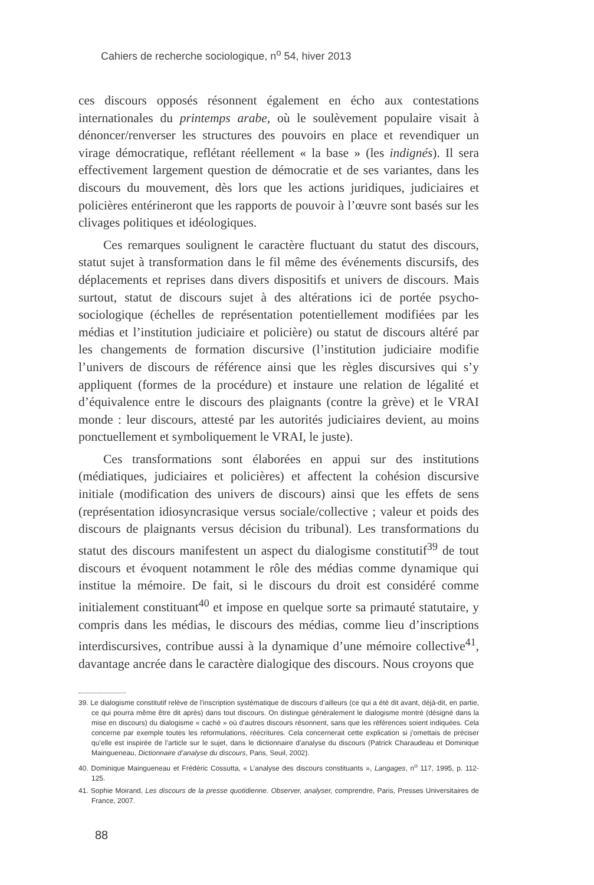Cahiers de recherche sociologique, n<sup>o</sup> 54, hiver 2013
ces discours opposés résonnent également en écho aux contestations internationales du printemps arabe, où le soulèvement populaire visait à dénoncer/renverser les structures des pouvoirs en place et revendiquer un virage démocratique, reflétant réellement « la base » (les indignés). Il sera effectivement largement question de démocratie et de ses variantes, dans les discours du mouvement, dès lors que les actions juridiques, judiciaires et policières entérineront que les rapports de pouvoir à l’œuvre sont basés sur les clivages politiques et idéologiques.
Ces remarques soulignent le caractère fluctuant du statut des discours, statut sujet à transformation dans le fil même des événements discursifs, des déplacements et reprises dans divers dispositifs et univers de discours. Mais surtout, statut de discours sujet à des altérations ici de portée psycho-sociologique (échelles de représentation potentiellement modifiées par les médias et l’institution judiciaire et policière) ou statut de discours altéré par les changements de formation discursive (l’institution judiciaire modifie l’univers de discours de référence ainsi que les règles discursives qui s’y appliquent (formes de la procédure) et instaure une relation de légalité et d’équivalence entre le discours des plaignants (contre la grève) et le VRAI monde : leur discours, attesté par les autorités judiciaires devient, au moins ponctuellement et symboliquement le VRAI, le juste).
Ces transformations sont élaborées en appui sur des institutions (médiatiques, judiciaires et policières) et affectent la cohésion discursive initiale (modification des univers de discours) ainsi que les effets de sens (représentation idiosyncrasique versus sociale/collective ; valeur et poids des discours de plaignants versus décision du tribunal). Les transformations du statut des discours manifestent un aspect du dialogisme constitutif<sup>39</sup> de tout discours et évoquent notamment le rôle des médias comme dynamique qui institue la mémoire. De fait, si le discours du droit est considéré comme initialement constituant<sup>40</sup> et impose en quelque sorte sa primauté statutaire, y compris dans les médias, le discours des médias, comme lieu d’inscriptions interdiscursives, contribue aussi à la dynamique d’une mémoire collective<sup>41</sup>, davantage ancrée dans le caractère dialogique des discours. Nous croyons que
39. Le dialogisme constitutif relève de l’inscription systématique de discours d’ailleurs (ce qui a été dit avant, déjà-dit, en partie, ce qui pourra même être dit après) dans tout discours. On distingue généralement le dialogisme montré (désigné dans la mise en discours) du dialogisme « caché » où d’autres discours résonnent, sans que les références soient indiquées. Cela concerne par exemple toutes les reformulations, réécritures. Cela concernerait cette explication si j’omettais de préciser qu’elle est inspirée de l’article sur le sujet, dans le dictionnaire d’analyse du discours (Patrick Charaudeau et Dominique Maingueneau, Dictionnaire d’analyse du discours, Paris, Seuil, 2002).
40. Dominique Maingueneau et Frédéric Cossutta, « L’analyse des discours constituants », Langages, n<sup>o</sup> 117, 1995, p. 112-125.
41. Sophie Moirand, Les discours de la presse quotidienne. Observer, analyser, comprendre, Paris, Presses Universitaires de France, 2007.
88